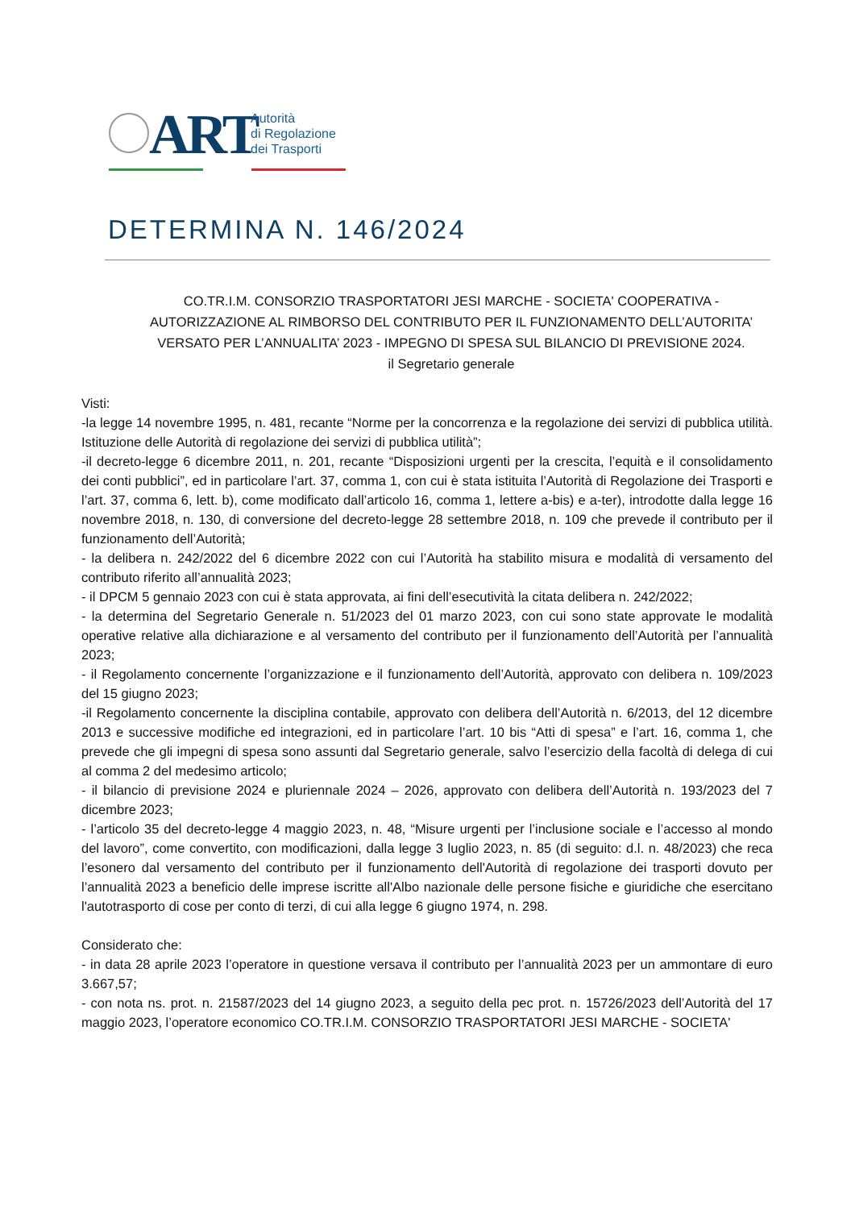ART
Autorità
di Regolazione
dei Trasporti
DETERMINA N. 146/2024
CO.TR.I.M. CONSORZIO TRASPORTATORI JESI MARCHE - SOCIETA' COOPERATIVA - AUTORIZZAZIONE AL RIMBORSO DEL CONTRIBUTO PER IL FUNZIONAMENTO DELL’AUTORITA’ VERSATO PER L’ANNUALITA’ 2023 - IMPEGNO DI SPESA SUL BILANCIO DI PREVISIONE 2024.
il Segretario generale
Visti:
-la legge 14 novembre 1995, n. 481, recante “Norme per la concorrenza e la regolazione dei servizi di pubblica utilità. Istituzione delle Autorità di regolazione dei servizi di pubblica utilità”;
-il decreto-legge 6 dicembre 2011, n. 201, recante “Disposizioni urgenti per la crescita, l’equità e il consolidamento dei conti pubblici”, ed in particolare l’art. 37, comma 1, con cui è stata istituita l’Autorità di Regolazione dei Trasporti e l’art. 37, comma 6, lett. b), come modificato dall’articolo 16, comma 1, lettere a-bis) e a-ter), introdotte dalla legge 16 novembre 2018, n. 130, di conversione del decreto-legge 28 settembre 2018, n. 109 che prevede il contributo per il funzionamento dell’Autorità;
- la delibera n. 242/2022 del 6 dicembre 2022 con cui l’Autorità ha stabilito misura e modalità di versamento del contributo riferito all’annualità 2023;
- il DPCM 5 gennaio 2023 con cui è stata approvata, ai fini dell’esecutività la citata delibera n. 242/2022;
- la determina del Segretario Generale n. 51/2023 del 01 marzo 2023, con cui sono state approvate le modalità operative relative alla dichiarazione e al versamento del contributo per il funzionamento dell’Autorità per l’annualità 2023;
- il Regolamento concernente l’organizzazione e il funzionamento dell’Autorità, approvato con delibera n. 109/2023 del 15 giugno 2023;
-il Regolamento concernente la disciplina contabile, approvato con delibera dell’Autorità n. 6/2013, del 12 dicembre 2013 e successive modifiche ed integrazioni, ed in particolare l’art. 10 bis “Atti di spesa” e l’art. 16, comma 1, che prevede che gli impegni di spesa sono assunti dal Segretario generale, salvo l’esercizio della facoltà di delega di cui al comma 2 del medesimo articolo;
- il bilancio di previsione 2024 e pluriennale 2024 – 2026, approvato con delibera dell’Autorità n. 193/2023 del 7 dicembre 2023;
- l’articolo 35 del decreto-legge 4 maggio 2023, n. 48, “Misure urgenti per l’inclusione sociale e l’accesso al mondo del lavoro”, come convertito, con modificazioni, dalla legge 3 luglio 2023, n. 85 (di seguito: d.l. n. 48/2023) che reca l’esonero dal versamento del contributo per il funzionamento dell'Autorità di regolazione dei trasporti dovuto per l’annualità 2023 a beneficio delle imprese iscritte all'Albo nazionale delle persone fisiche e giuridiche che esercitano l'autotrasporto di cose per conto di terzi, di cui alla legge 6 giugno 1974, n. 298.
Considerato che:
- in data 28 aprile 2023 l’operatore in questione versava il contributo per l’annualità 2023 per un ammontare di euro 3.667,57;
- con nota ns. prot. n. 21587/2023 del 14 giugno 2023, a seguito della pec prot. n. 15726/2023 dell’Autorità del 17 maggio 2023, l’operatore economico CO.TR.I.M. CONSORZIO TRASPORTATORI JESI MARCHE - SOCIETA'